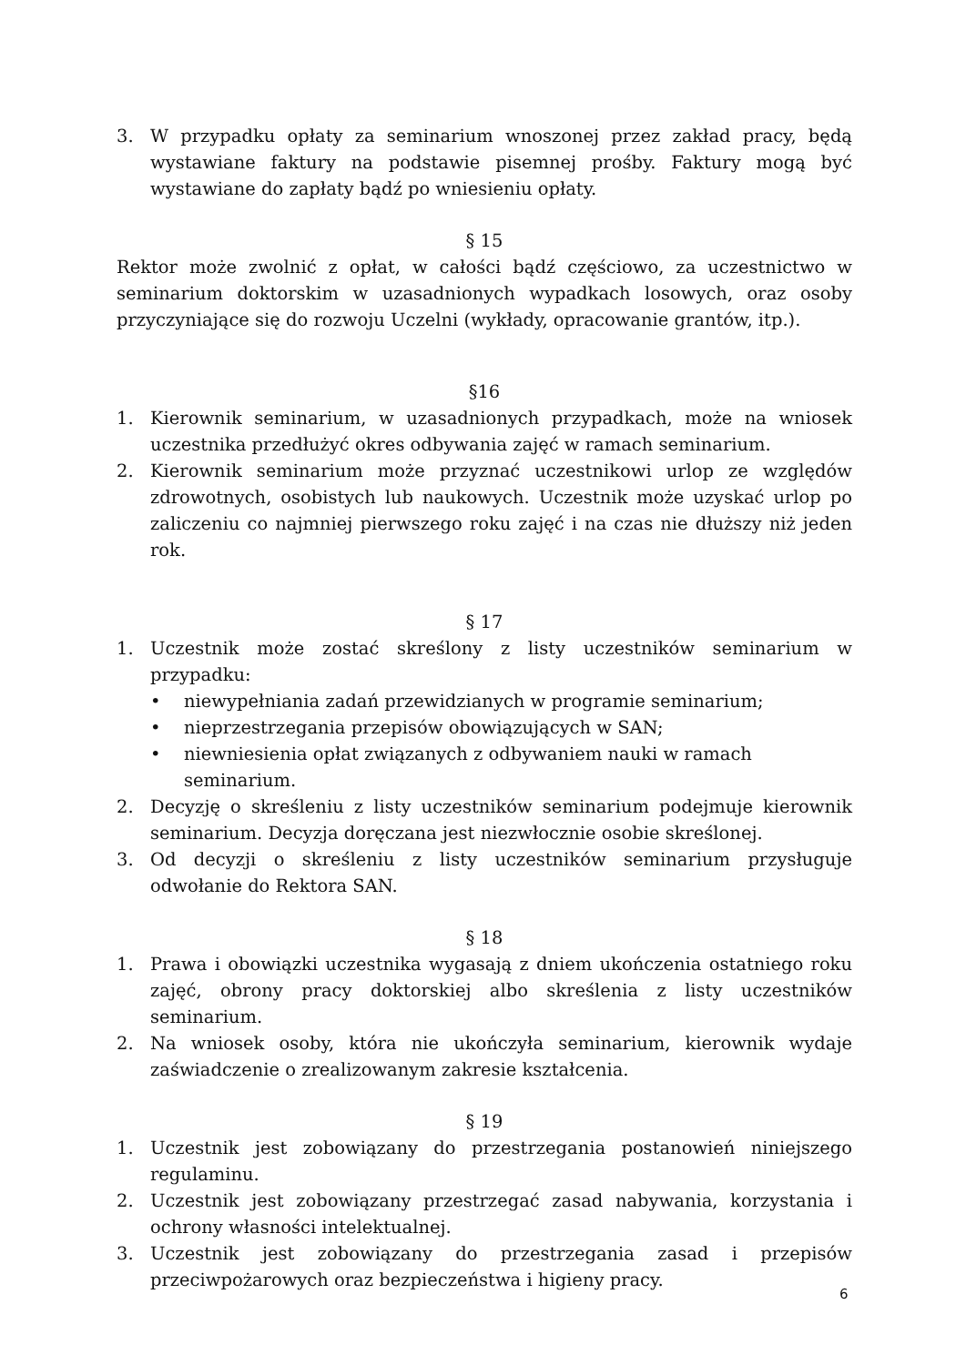3. W przypadku opłaty za seminarium wnoszonej przez zakład pracy, będą wystawiane faktury na podstawie pisemnej prośby. Faktury mogą być wystawiane do zapłaty bądź po wniesieniu opłaty.
§ 15
Rektor może zwolnić z opłat, w całości bądź częściowo, za uczestnictwo w seminarium doktorskim w uzasadnionych wypadkach losowych, oraz osoby przyczyniające się do rozwoju Uczelni (wykłady, opracowanie grantów, itp.).
§16
1. Kierownik seminarium, w uzasadnionych przypadkach, może na wniosek uczestnika przedłużyć okres odbywania zajęć w ramach seminarium.
2. Kierownik seminarium może przyznać uczestnikowi urlop ze względów zdrowotnych, osobistych lub naukowych. Uczestnik może uzyskać urlop po zaliczeniu co najmniej pierwszego roku zajęć i na czas nie dłuższy niż jeden rok.
§ 17
1. Uczestnik może zostać skreślony z listy uczestników seminarium w przypadku:
• niewypełniania zadań przewidzianych w programie seminarium;
• nieprzestrzegania przepisów obowiązujących w SAN;
• niewniesienia opłat związanych z odbywaniem nauki w ramach seminarium.
2. Decyzję o skreśleniu z listy uczestników seminarium podejmuje kierownik seminarium. Decyzja doręczana jest niezwłocznie osobie skreślonej.
3. Od decyzji o skreśleniu z listy uczestników seminarium przysługuje odwołanie do Rektora SAN.
§ 18
1. Prawa i obowiązki uczestnika wygasają z dniem ukończenia ostatniego roku zajęć, obrony pracy doktorskiej albo skreślenia z listy uczestników seminarium.
2. Na wniosek osoby, która nie ukończyła seminarium, kierownik wydaje zaświadczenie o zrealizowanym zakresie kształcenia.
§ 19
1. Uczestnik jest zobowiązany do przestrzegania postanowień niniejszego regulaminu.
2. Uczestnik jest zobowiązany przestrzegać zasad nabywania, korzystania i ochrony własności intelektualnej.
3. Uczestnik jest zobowiązany do przestrzegania zasad i przepisów przeciwpożarowych oraz bezpieczeństwa i higieny pracy.
6